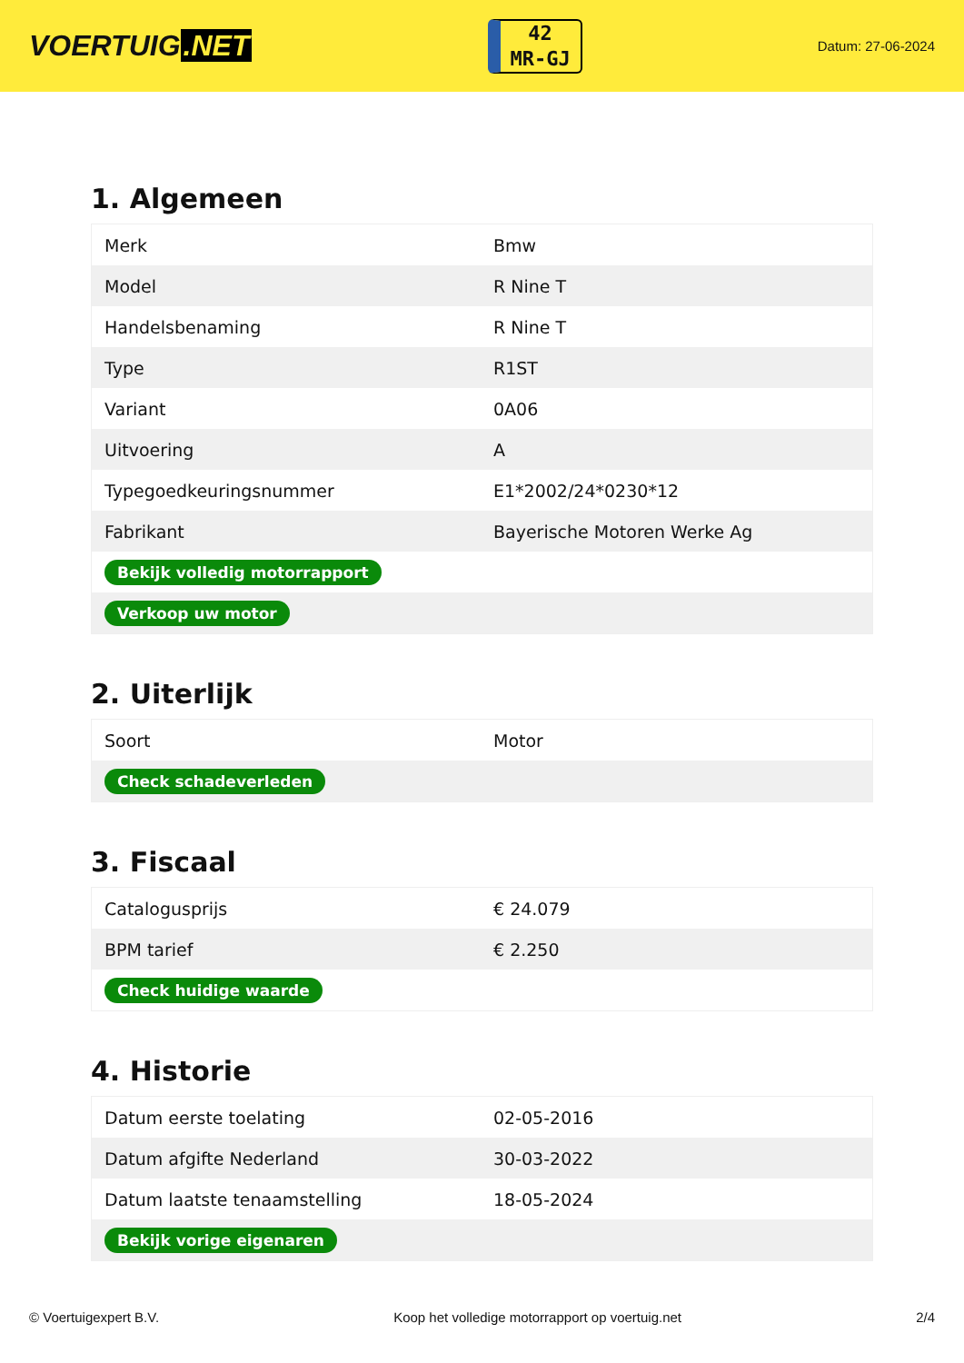VOERTUIG.NET
42
MR-GJ
Datum: 27-06-2024
1. Algemeen
| Merk | Bmw |
| Model | R Nine T |
| Handelsbenaming | R Nine T |
| Type | R1ST |
| Variant | 0A06 |
| Uitvoering | A |
| Typegoedkeuringsnummer | E1*2002/24*0230*12 |
| Fabrikant | Bayerische Motoren Werke Ag |
| Bekijk volledig motorrapport | |
| Verkoop uw motor | |
2. Uiterlijk
| Soort | Motor |
| Check schadeverleden | |
3. Fiscaal
| Catalogusprijs | € 24.079 |
| BPM tarief | € 2.250 |
| Check huidige waarde | |
4. Historie
| Datum eerste toelating | 02-05-2016 |
| Datum afgifte Nederland | 30-03-2022 |
| Datum laatste tenaamstelling | 18-05-2024 |
| Bekijk vorige eigenaren | |
© Voertuigexpert B.V. Koop het volledige motorrapport op voertuig.net 2/4